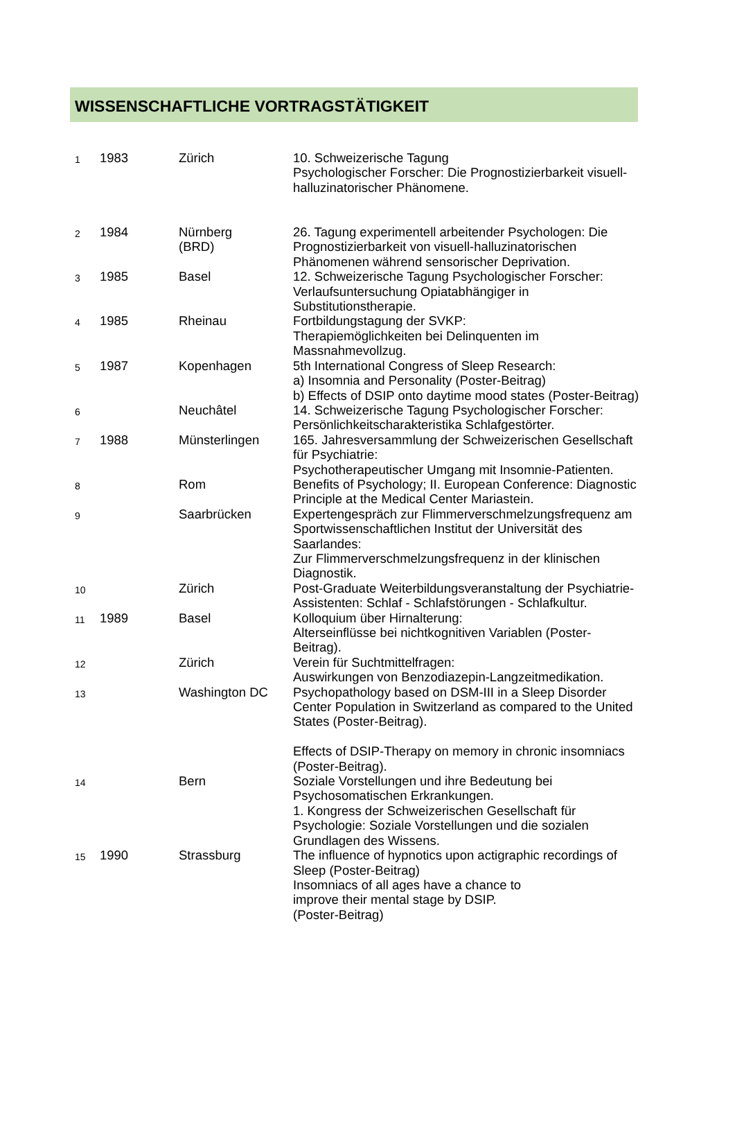WISSENSCHAFTLICHE VORTRAGSTÄTIGKEIT
| 1 | 1983 | Zürich | 10. Schweizerische Tagung Psychologischer Forscher: Die Prognostizierbarkeit visuell-halluzinatorischer Phänomene. |
| 2 | 1984 | Nürnberg (BRD) | 26. Tagung experimentell arbeitender Psychologen: Die Prognostizierbarkeit von visuell-halluzinatorischen Phänomenen während sensorischer Deprivation. |
| 3 | 1985 | Basel | 12. Schweizerische Tagung Psychologischer Forscher: Verlaufsuntersuchung Opiatabhängiger in Substitutionstherapie. |
| 4 | 1985 | Rheinau | Fortbildungstagung der SVKP: Therapiemöglichkeiten bei Delinquenten im Massnahmevollzug. |
| 5 | 1987 | Kopenhagen | 5th International Congress of Sleep Research: a) Insomnia and Personality (Poster-Beitrag) b) Effects of DSIP onto daytime mood states (Poster-Beitrag) |
| 6 | | Neuchâtel | 14. Schweizerische Tagung Psychologischer Forscher: Persönlichkeitscharakteristika Schlafgestörter. |
| 7 | 1988 | Münsterlingen | 165. Jahresversammlung der Schweizerischen Gesellschaft für Psychiatrie: Psychotherapeutischer Umgang mit Insomnie-Patienten. |
| 8 | | Rom | Benefits of Psychology; II. European Conference: Diagnostic Principle at the Medical Center Mariastein. |
| 9 | | Saarbrücken | Expertengespräch zur Flimmerverschmelzungsfrequenz am Sportwissenschaftlichen Institut der Universität des Saarlandes: Zur Flimmerverschmelzungsfrequenz in der klinischen Diagnostik. |
| 10 | | Zürich | Post-Graduate Weiterbildungsveranstaltung der Psychiatrie-Assistenten: Schlaf - Schlafstörungen - Schlafkultur. |
| 11 | 1989 | Basel | Kolloquium über Hirnalterung: Alterseinflüsse bei nichtkognitiven Variablen (Poster-Beitrag). |
| 12 | | Zürich | Verein für Suchtmittelfragen: Auswirkungen von Benzodiazepin-Langzeitmedikation. |
| 13 | | Washington DC | Psychopathology based on DSM-III in a Sleep Disorder Center Population in Switzerland as compared to the United States (Poster-Beitrag). Effects of DSIP-Therapy on memory in chronic insomniacs (Poster-Beitrag). |
| 14 | | Bern | Soziale Vorstellungen und ihre Bedeutung bei Psychosomatischen Erkrankungen. 1. Kongress der Schweizerischen Gesellschaft für Psychologie: Soziale Vorstellungen und die sozialen Grundlagen des Wissens. |
| 15 | 1990 | Strassburg | The influence of hypnotics upon actigraphic recordings of Sleep (Poster-Beitrag) Insomniacs of all ages have a chance to improve their mental stage by DSIP. (Poster-Beitrag) |